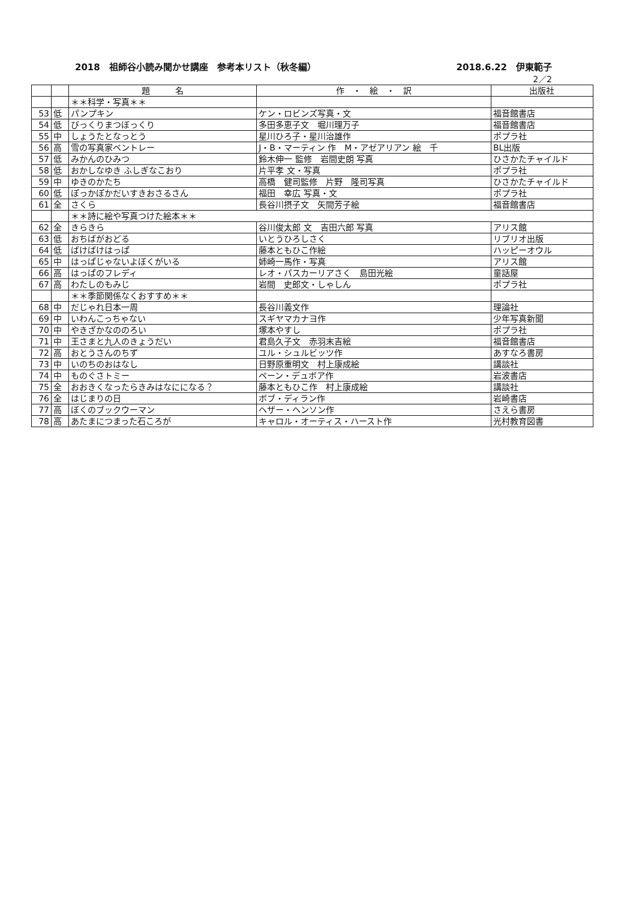2018　祖師谷小読み聞かせ講座　参考本リスト（秋冬編） 2018.6.22　伊東範子
2／2
| | | 題 名 | 作 ・ 絵 ・ 訳 | 出版社 |
| --- | --- | --- | --- | --- |
| | | ＊＊科学・写真＊＊ | | |
| 53 | 低 | パンプキン | ケン・ロビンズ写真・文 | 福音館書店 |
| 54 | 低 | びっくりまつぼっくり | 多田多恵子文 堀川理万子 | 福音館書店 |
| 55 | 中 | しょうたとなっとう | 星川ひろ子・星川治雄作 | ポプラ社 |
| 56 | 高 | 雪の写真家ベントレー | J・B・マーティン 作 M・アゼアリアン 絵 千 | BL出版 |
| 57 | 低 | みかんのひみつ | 鈴木伸一 監修 岩間史朗 写真 | ひさかたチャイルド |
| 58 | 低 | おかしなゆき ふしぎなこおり | 片平孝 文・写真 | ポプラ社 |
| 59 | 中 | ゆきのかたち | 高橋 健司監修 片野 隆司写真 | ひさかたチャイルド |
| 60 | 低 | ぽっかぽかだいすきおさるさん | 福田 幸広 写真・文 | ポプラ社 |
| 61 | 全 | さくら | 長谷川摂子文 矢間芳子絵 | 福音館書店 |
| | | ＊＊詩に絵や写真つけた絵本＊＊ | | |
| 62 | 全 | きらきら | 谷川俊太郎 文 吉田六郎 写真 | アリス館 |
| 63 | 低 | おちばがおどる | いとうひろしさく | リブリオ出版 |
| 64 | 低 | ばけばけはっぱ | 藤本ともひこ作絵 | ハッピーオウル |
| 65 | 中 | はっぱじゃないよぼくがいる | 姉崎一馬作・写真 | アリス館 |
| 66 | 高 | はっぱのフレディ | レオ・パスカーリアさく 島田光絵 | 童話屋 |
| 67 | 高 | わたしのもみじ | 岩間 史郎文・しゃしん | ポプラ社 |
| | | ＊＊季節関係なくおすすめ＊＊ | | |
| 68 | 中 | だじゃれ日本一周 | 長谷川義文作 | 理論社 |
| 69 | 中 | いわんこっちゃない | スギヤマカナヨ作 | 少年写真新聞 |
| 70 | 中 | やきざかなののろい | 塚本やすし | ポプラ社 |
| 71 | 中 | 王さまと九人のきょうだい | 君島久子文 赤羽末吉絵 | 福音館書店 |
| 72 | 高 | おとうさんのちず | ユル・シュルビッツ作 | あすなろ書房 |
| 73 | 中 | いのちのおはなし | 日野原重明文 村上康成絵 | 講談社 |
| 74 | 中 | ものぐさトミー | ペーン・デュボア作 | 岩波書店 |
| 75 | 全 | おおきくなったらきみはなにになる？ | 藤本ともひこ作 村上康成絵 | 講談社 |
| 76 | 全 | はじまりの日 | ボブ・ディラン作 | 岩崎書店 |
| 77 | 高 | ぼくのブックウーマン | ヘザー・ヘンソン作 | さえら書房 |
| 78 | 高 | あたまにつまった石ころが | キャロル・オーティス・ハースト作 | 光村教育図書 |